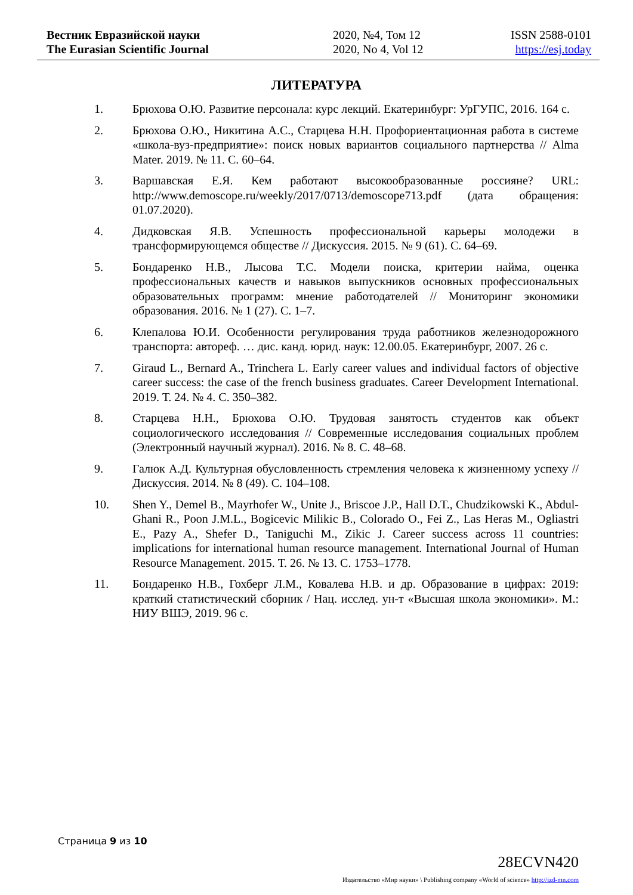Вестник Евразийской науки
The Eurasian Scientific Journal
2020, №4, Том 12
2020, No 4, Vol 12
ISSN 2588-0101
https://esj.today
ЛИТЕРАТУРА
1. Брюхова О.Ю. Развитие персонала: курс лекций. Екатеринбург: УрГУПС, 2016. 164 с.
2. Брюхова О.Ю., Никитина А.С., Старцева Н.Н. Профориентационная работа в системе «школа-вуз-предприятие»: поиск новых вариантов социального партнерства // Alma Mater. 2019. № 11. С. 60–64.
3. Варшавская Е.Я. Кем работают высокообразованные россияне? URL: http://www.demoscope.ru/weekly/2017/0713/demoscope713.pdf (дата обращения: 01.07.2020).
4. Дидковская Я.В. Успешность профессиональной карьеры молодежи в трансформирующемся обществе // Дискуссия. 2015. № 9 (61). С. 64–69.
5. Бондаренко Н.В., Лысова Т.С. Модели поиска, критерии найма, оценка профессиональных качеств и навыков выпускников основных профессиональных образовательных программ: мнение работодателей // Мониторинг экономики образования. 2016. № 1 (27). С. 1–7.
6. Клепалова Ю.И. Особенности регулирования труда работников железнодорожного транспорта: автореф. … дис. канд. юрид. наук: 12.00.05. Екатеринбург, 2007. 26 с.
7. Giraud L., Bernard A., Trinchera L. Early career values and individual factors of objective career success: the case of the french business graduates. Career Development International. 2019. Т. 24. № 4. С. 350–382.
8. Старцева Н.Н., Брюхова О.Ю. Трудовая занятость студентов как объект социологического исследования // Современные исследования социальных проблем (Электронный научный журнал). 2016. № 8. С. 48–68.
9. Галюк А.Д. Культурная обусловленность стремления человека к жизненному успеху // Дискуссия. 2014. № 8 (49). С. 104–108.
10. Shen Y., Demel B., Mayrhofer W., Unite J., Briscoe J.P., Hall D.T., Chudzikowski K., Abdul-Ghani R., Poon J.M.L., Bogicevic Milikic B., Colorado O., Fei Z., Las Heras M., Ogliastri E., Pazy A., Shefer D., Taniguchi M., Zikic J. Career success across 11 countries: implications for international human resource management. International Journal of Human Resource Management. 2015. Т. 26. № 13. С. 1753–1778.
11. Бондаренко Н.В., Гохберг Л.М., Ковалева Н.В. и др. Образование в цифрах: 2019: краткий статистический сборник / Нац. исслед. ун-т «Высшая школа экономики». М.: НИУ ВШЭ, 2019. 96 с.
Страница 9 из 10
28ECVN420
Издательство «Мир науки» \ Publishing company «World of science» http://izd-mn.com